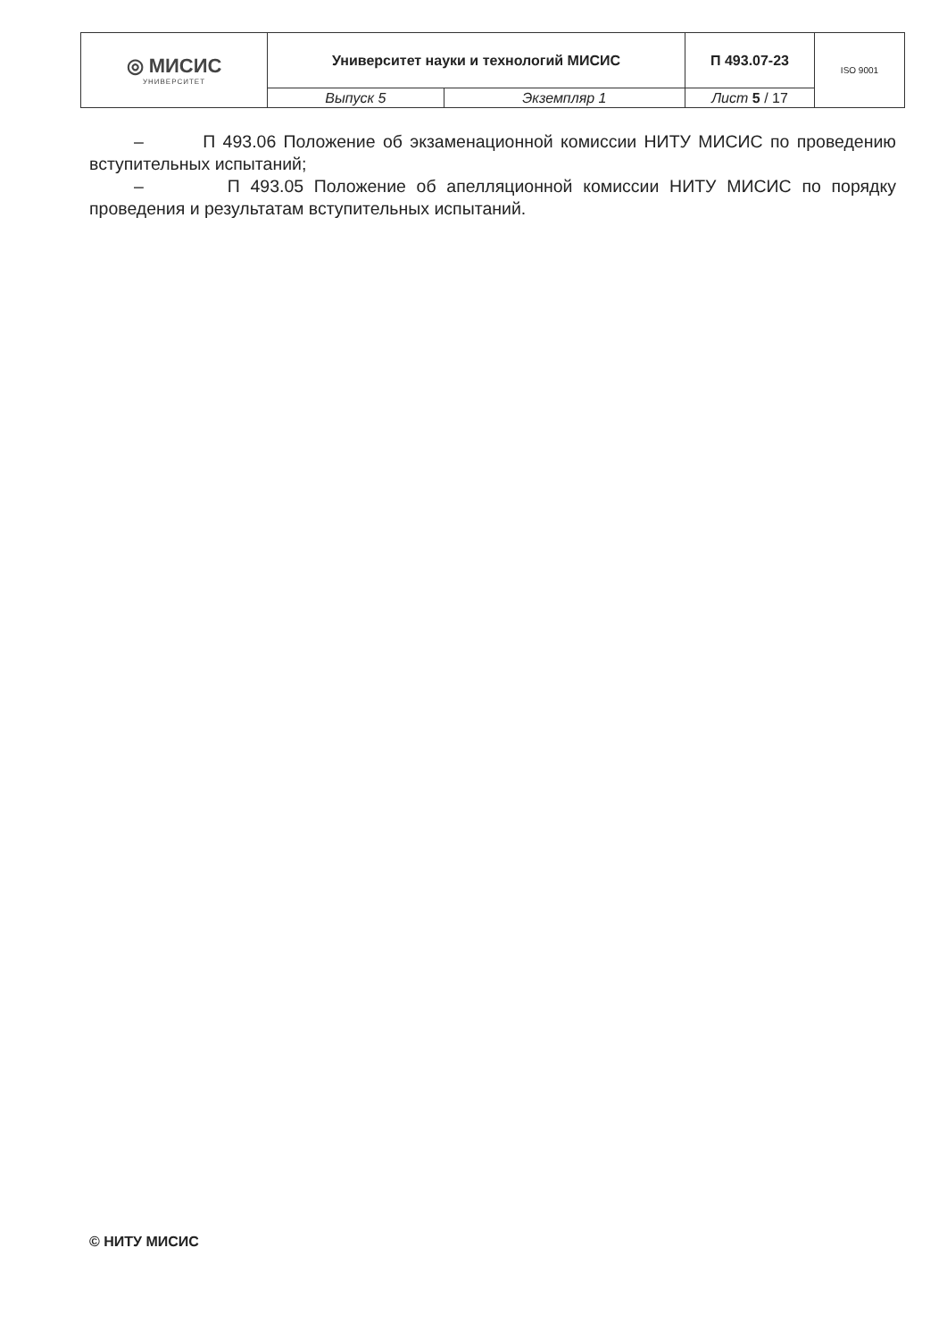| ◎ МИСИС УНИВЕРСИТЕТ | Университет науки и технологий МИСИС | | П 493.07-23 | ISO 9001 |
| | Выпуск 5 | Экземпляр 1 | Лист 5 / 17 | |
– П 493.06 Положение об экзаменационной комиссии НИТУ МИСИС по проведению вступительных испытаний;
– П 493.05 Положение об апелляционной комиссии НИТУ МИСИС по порядку проведения и результатам вступительных испытаний.
© НИТУ МИСИС